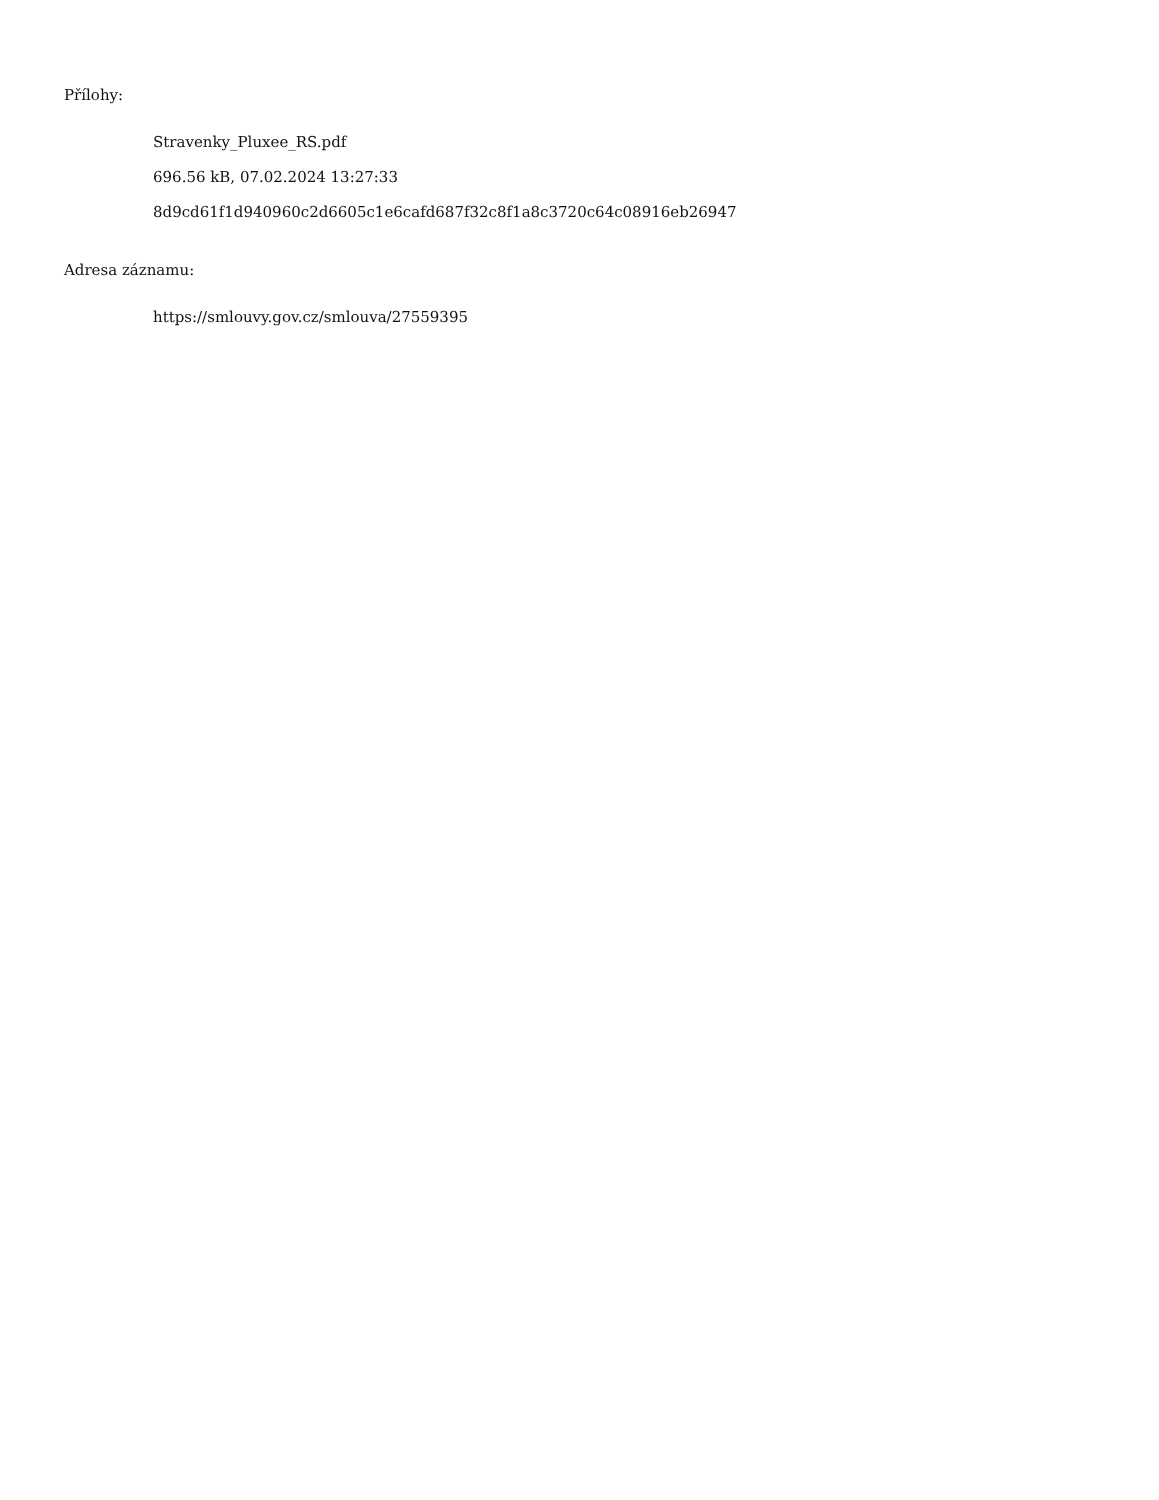Přílohy:
Stravenky_Pluxee_RS.pdf
696.56 kB, 07.02.2024 13:27:33
8d9cd61f1d940960c2d6605c1e6cafd687f32c8f1a8c3720c64c08916eb26947
Adresa záznamu:
https://smlouvy.gov.cz/smlouva/27559395